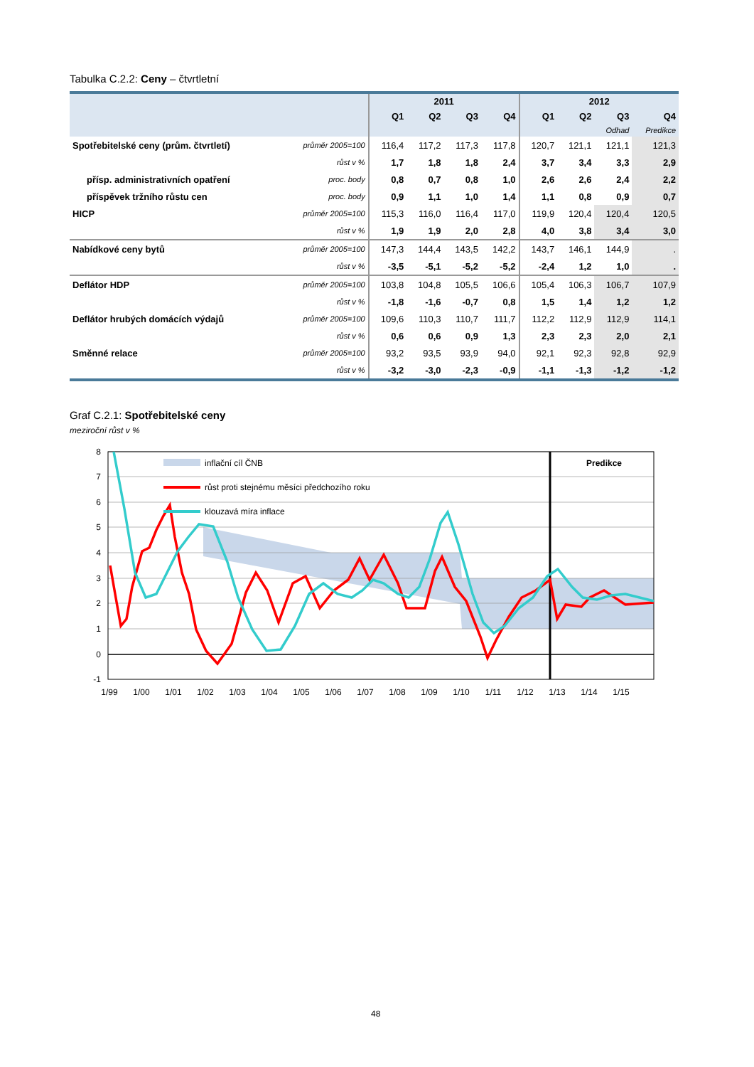Tabulka C.2.2: Ceny – čtvrtletní
| | | 2011 | | | | 2012 | | | |
| --- | --- | --- | --- | --- | --- | --- | --- | --- | --- |
| | | Q1 | Q2 | Q3 | Q4 | Q1 | Q2 | Q3 | Q4 |
| | | | | | | | | Odhad | Predikce |
| Spotřebitelské ceny (prům. čtvrtletí) | průměr 2005=100 | 116,4 | 117,2 | 117,3 | 117,8 | 120,7 | 121,1 | 121,1 | 121,3 |
| | růst v % | 1,7 | 1,8 | 1,8 | 2,4 | 3,7 | 3,4 | 3,3 | 2,9 |
| přísp. administrativních opatření | proc. body | 0,8 | 0,7 | 0,8 | 1,0 | 2,6 | 2,6 | 2,4 | 2,2 |
| příspěvek tržního růstu cen | proc. body | 0,9 | 1,1 | 1,0 | 1,4 | 1,1 | 0,8 | 0,9 | 0,7 |
| HICP | průměr 2005=100 | 115,3 | 116,0 | 116,4 | 117,0 | 119,9 | 120,4 | 120,4 | 120,5 |
| | růst v % | 1,9 | 1,9 | 2,0 | 2,8 | 4,0 | 3,8 | 3,4 | 3,0 |
| Nabídkové ceny bytů | průměr 2005=100 | 147,3 | 144,4 | 143,5 | 142,2 | 143,7 | 146,1 | 144,9 | . |
| | růst v % | -3,5 | -5,1 | -5,2 | -5,2 | -2,4 | 1,2 | 1,0 | . |
| Deflátor HDP | průměr 2005=100 | 103,8 | 104,8 | 105,5 | 106,6 | 105,4 | 106,3 | 106,7 | 107,9 |
| | růst v % | -1,8 | -1,6 | -0,7 | 0,8 | 1,5 | 1,4 | 1,2 | 1,2 |
| Deflátor hrubých domácích výdajů | průměr 2005=100 | 109,6 | 110,3 | 110,7 | 111,7 | 112,2 | 112,9 | 112,9 | 114,1 |
| | růst v % | 0,6 | 0,6 | 0,9 | 1,3 | 2,3 | 2,3 | 2,0 | 2,1 |
| Směnné relace | průměr 2005=100 | 93,2 | 93,5 | 93,9 | 94,0 | 92,1 | 92,3 | 92,8 | 92,9 |
| | růst v % | -3,2 | -3,0 | -2,3 | -0,9 | -1,1 | -1,3 | -1,2 | -1,2 |
Graf C.2.1: Spotřebitelské ceny
meziroční růst v %
inflační cíl ČNB
růst proti stejnému měsíci předchozího roku
klouzavá míra inflace
Predikce
8
7
6
5
4
3
2
1
0
-1
1/99
1/00
1/01
1/02
1/03
1/04
1/05
1/06
1/07
1/08
1/09
1/10
1/11
1/12
1/13
1/14
1/15
48